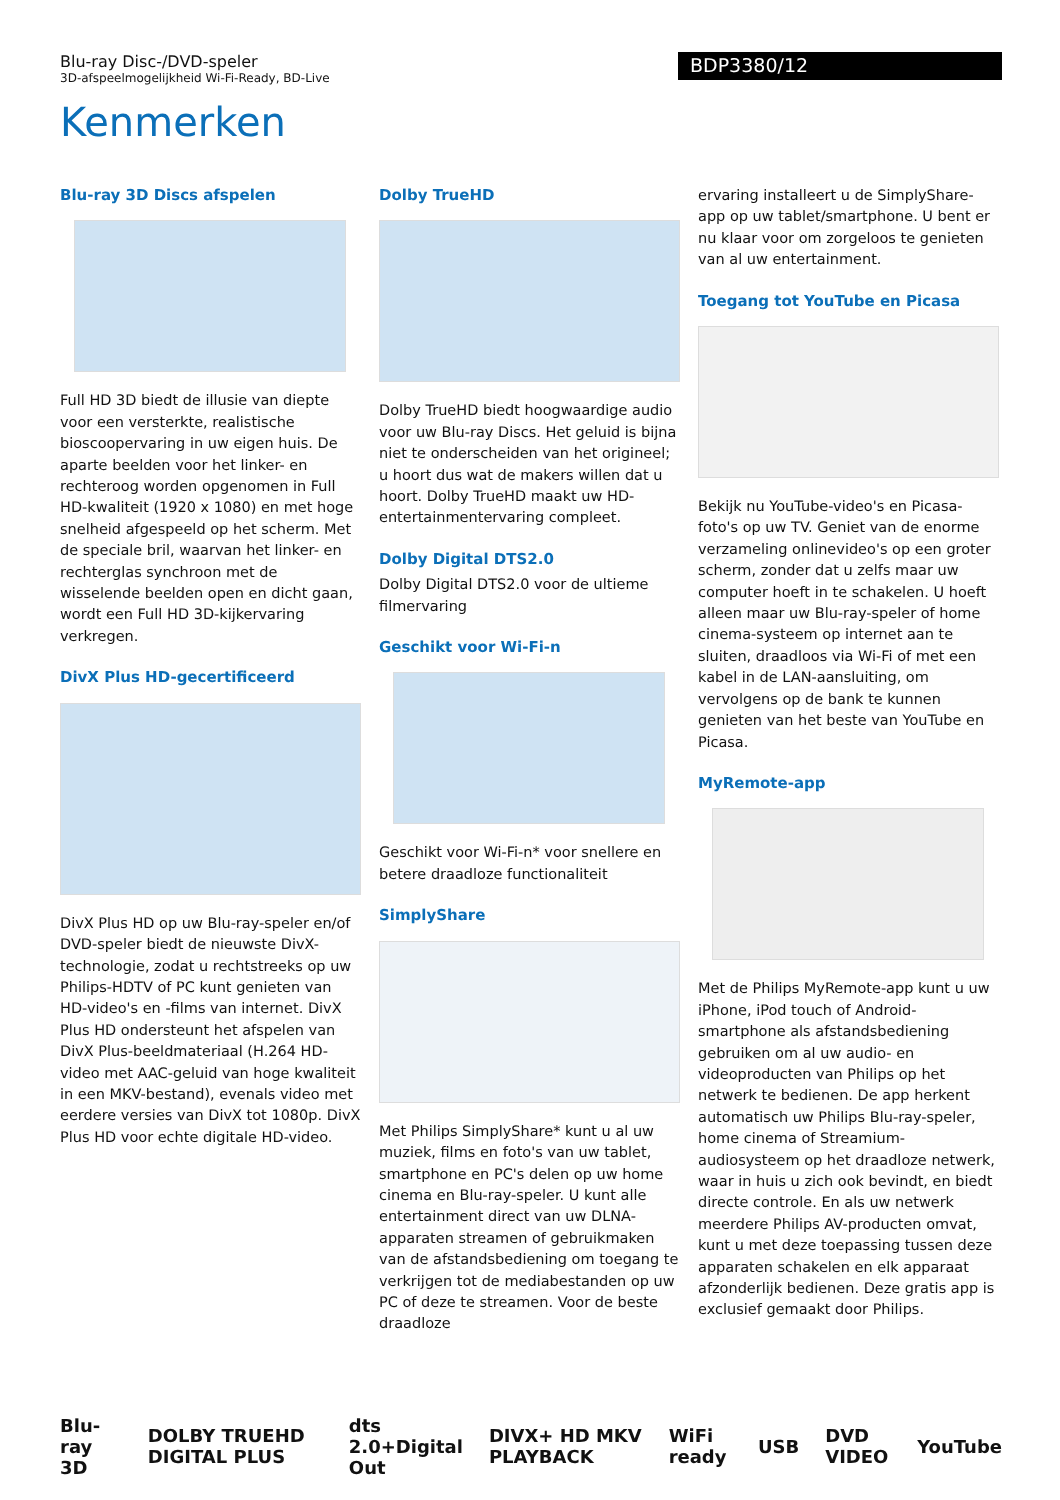Blu-ray Disc-/DVD-speler
3D-afspeelmogelijkheid Wi-Fi-Ready, BD-Live
BDP3380/12
Kenmerken
Blu-ray 3D Discs afspelen
Full HD 3D biedt de illusie van diepte voor een versterkte, realistische bioscoopervaring in uw eigen huis. De aparte beelden voor het linker- en rechteroog worden opgenomen in Full HD-kwaliteit (1920 x 1080) en met hoge snelheid afgespeeld op het scherm. Met de speciale bril, waarvan het linker- en rechterglas synchroon met de wisselende beelden open en dicht gaan, wordt een Full HD 3D-kijkervaring verkregen.
DivX Plus HD-gecertificeerd
DivX Plus HD op uw Blu-ray-speler en/of DVD-speler biedt de nieuwste DivX-technologie, zodat u rechtstreeks op uw Philips-HDTV of PC kunt genieten van HD-video's en -films van internet. DivX Plus HD ondersteunt het afspelen van DivX Plus-beeldmateriaal (H.264 HD-video met AAC-geluid van hoge kwaliteit in een MKV-bestand), evenals video met eerdere versies van DivX tot 1080p. DivX Plus HD voor echte digitale HD-video.
Dolby TrueHD
Dolby TrueHD biedt hoogwaardige audio voor uw Blu-ray Discs. Het geluid is bijna niet te onderscheiden van het origineel; u hoort dus wat de makers willen dat u hoort. Dolby TrueHD maakt uw HD-entertainmentervaring compleet.
Dolby Digital DTS2.0
Dolby Digital DTS2.0 voor de ultieme filmervaring
Geschikt voor Wi-Fi-n
Geschikt voor Wi-Fi-n* voor snellere en betere draadloze functionaliteit
SimplyShare
Met Philips SimplyShare* kunt u al uw muziek, films en foto's van uw tablet, smartphone en PC's delen op uw home cinema en Blu-ray-speler. U kunt alle entertainment direct van uw DLNA-apparaten streamen of gebruikmaken van de afstandsbediening om toegang te verkrijgen tot de mediabestanden op uw PC of deze te streamen. Voor de beste draadloze
ervaring installeert u de SimplyShare-app op uw tablet/smartphone. U bent er nu klaar voor om zorgeloos te genieten van al uw entertainment.
Toegang tot YouTube en Picasa
Bekijk nu YouTube-video's en Picasa-foto's op uw TV. Geniet van de enorme verzameling onlinevideo's op een groter scherm, zonder dat u zelfs maar uw computer hoeft in te schakelen. U hoeft alleen maar uw Blu-ray-speler of home cinema-systeem op internet aan te sluiten, draadloos via Wi-Fi of met een kabel in de LAN-aansluiting, om vervolgens op de bank te kunnen genieten van het beste van YouTube en Picasa.
MyRemote-app
Met de Philips MyRemote-app kunt u uw iPhone, iPod touch of Android-smartphone als afstandsbediening gebruiken om al uw audio- en videoproducten van Philips op het netwerk te bedienen. De app herkent automatisch uw Philips Blu-ray-speler, home cinema of Streamium-audiosysteem op het draadloze netwerk, waar in huis u zich ook bevindt, en biedt directe controle. En als uw netwerk meerdere Philips AV-producten omvat, kunt u met deze toepassing tussen deze apparaten schakelen en elk apparaat afzonderlijk bedienen. Deze gratis app is exclusief gemaakt door Philips.
Blu-ray 3D DOLBY TRUEHD DIGITAL PLUS dts 2.0+Digital Out DIVX+ HD MKV PLAYBACK WiFi ready USB DVD VIDEO YouTube